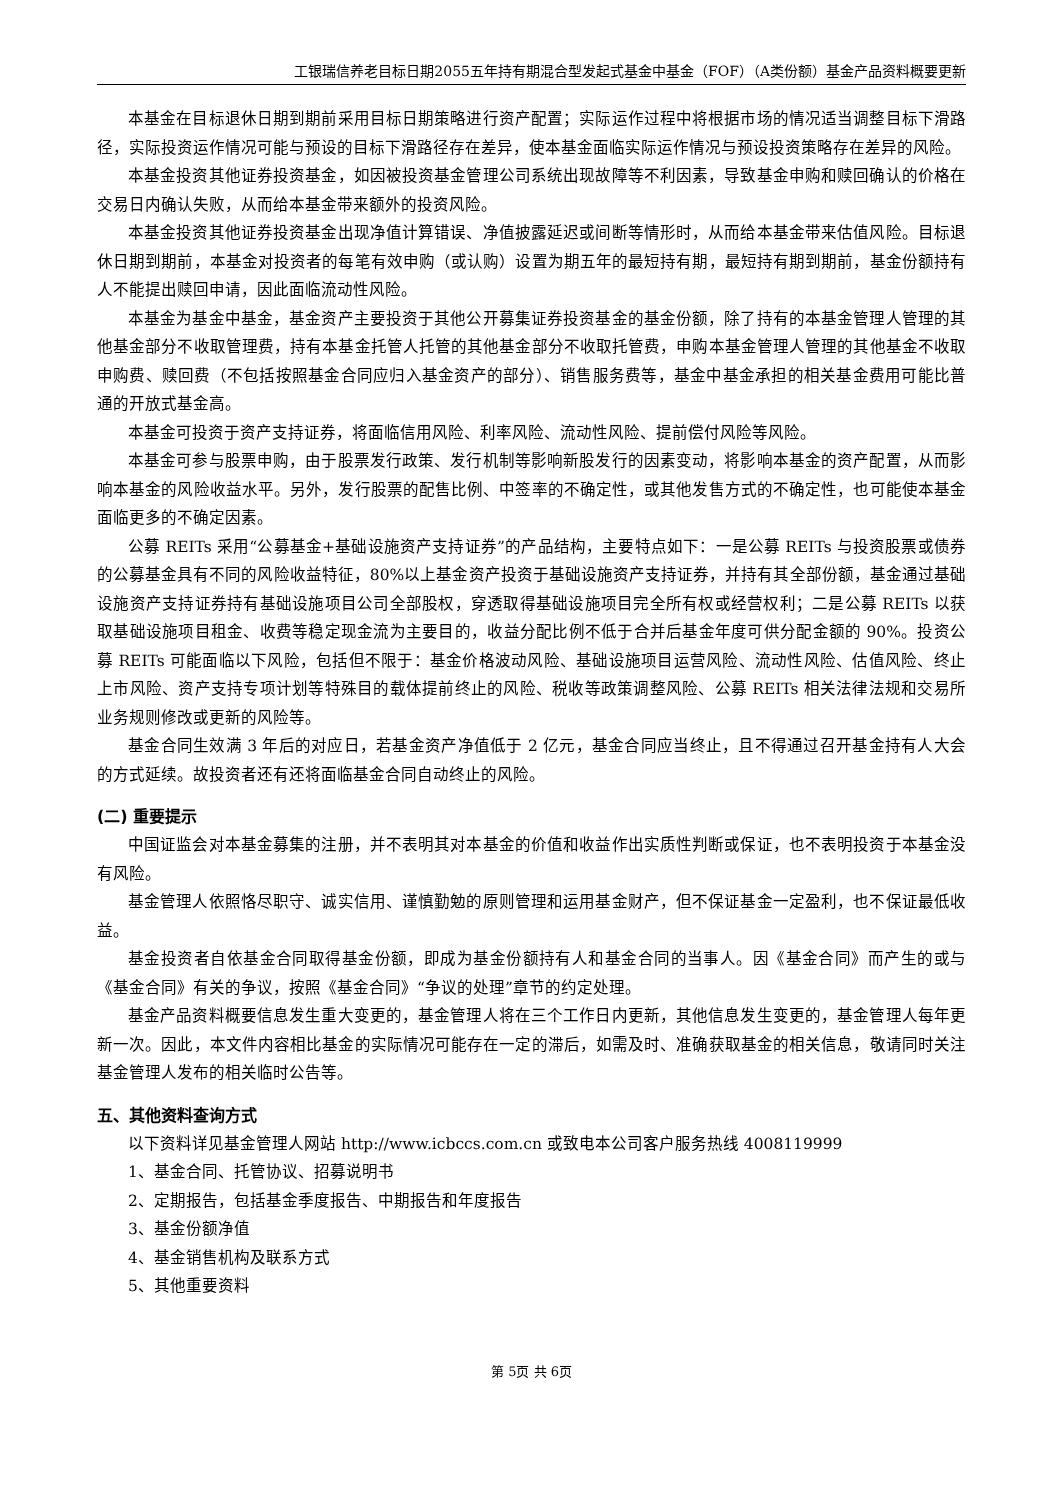工银瑞信养老目标日期2055五年持有期混合型发起式基金中基金（FOF）（A类份额）基金产品资料概要更新
本基金在目标退休日期到期前采用目标日期策略进行资产配置；实际运作过程中将根据市场的情况适当调整目标下滑路径，实际投资运作情况可能与预设的目标下滑路径存在差异，使本基金面临实际运作情况与预设投资策略存在差异的风险。
本基金投资其他证券投资基金，如因被投资基金管理公司系统出现故障等不利因素，导致基金申购和赎回确认的价格在交易日内确认失败，从而给本基金带来额外的投资风险。
本基金投资其他证券投资基金出现净值计算错误、净值披露延迟或间断等情形时，从而给本基金带来估值风险。目标退休日期到期前，本基金对投资者的每笔有效申购（或认购）设置为期五年的最短持有期，最短持有期到期前，基金份额持有人不能提出赎回申请，因此面临流动性风险。
本基金为基金中基金，基金资产主要投资于其他公开募集证券投资基金的基金份额，除了持有的本基金管理人管理的其他基金部分不收取管理费，持有本基金托管人托管的其他基金部分不收取托管费，申购本基金管理人管理的其他基金不收取申购费、赎回费（不包括按照基金合同应归入基金资产的部分）、销售服务费等，基金中基金承担的相关基金费用可能比普通的开放式基金高。
本基金可投资于资产支持证券，将面临信用风险、利率风险、流动性风险、提前偿付风险等风险。
本基金可参与股票申购，由于股票发行政策、发行机制等影响新股发行的因素变动，将影响本基金的资产配置，从而影响本基金的风险收益水平。另外，发行股票的配售比例、中签率的不确定性，或其他发售方式的不确定性，也可能使本基金面临更多的不确定因素。
公募 REITs 采用“公募基金+基础设施资产支持证券”的产品结构，主要特点如下：一是公募 REITs 与投资股票或债券的公募基金具有不同的风险收益特征，80%以上基金资产投资于基础设施资产支持证券，并持有其全部份额，基金通过基础设施资产支持证券持有基础设施项目公司全部股权，穿透取得基础设施项目完全所有权或经营权利；二是公募 REITs 以获取基础设施项目租金、收费等稳定现金流为主要目的，收益分配比例不低于合并后基金年度可供分配金额的 90%。投资公募 REITs 可能面临以下风险，包括但不限于：基金价格波动风险、基础设施项目运营风险、流动性风险、估值风险、终止上市风险、资产支持专项计划等特殊目的载体提前终止的风险、税收等政策调整风险、公募 REITs 相关法律法规和交易所业务规则修改或更新的风险等。
基金合同生效满 3 年后的对应日，若基金资产净值低于 2 亿元，基金合同应当终止，且不得通过召开基金持有人大会的方式延续。故投资者还有还将面临基金合同自动终止的风险。
(二) 重要提示
中国证监会对本基金募集的注册，并不表明其对本基金的价值和收益作出实质性判断或保证，也不表明投资于本基金没有风险。
基金管理人依照恪尽职守、诚实信用、谨慎勤勉的原则管理和运用基金财产，但不保证基金一定盈利，也不保证最低收益。
基金投资者自依基金合同取得基金份额，即成为基金份额持有人和基金合同的当事人。因《基金合同》而产生的或与《基金合同》有关的争议，按照《基金合同》“争议的处理”章节的约定处理。
基金产品资料概要信息发生重大变更的，基金管理人将在三个工作日内更新，其他信息发生变更的，基金管理人每年更新一次。因此，本文件内容相比基金的实际情况可能存在一定的滞后，如需及时、准确获取基金的相关信息，敬请同时关注基金管理人发布的相关临时公告等。
五、其他资料查询方式
以下资料详见基金管理人网站 http://www.icbccs.com.cn 或致电本公司客户服务热线 4008119999
1、基金合同、托管协议、招募说明书
2、定期报告，包括基金季度报告、中期报告和年度报告
3、基金份额净值
4、基金销售机构及联系方式
5、其他重要资料
第 5页 共 6页